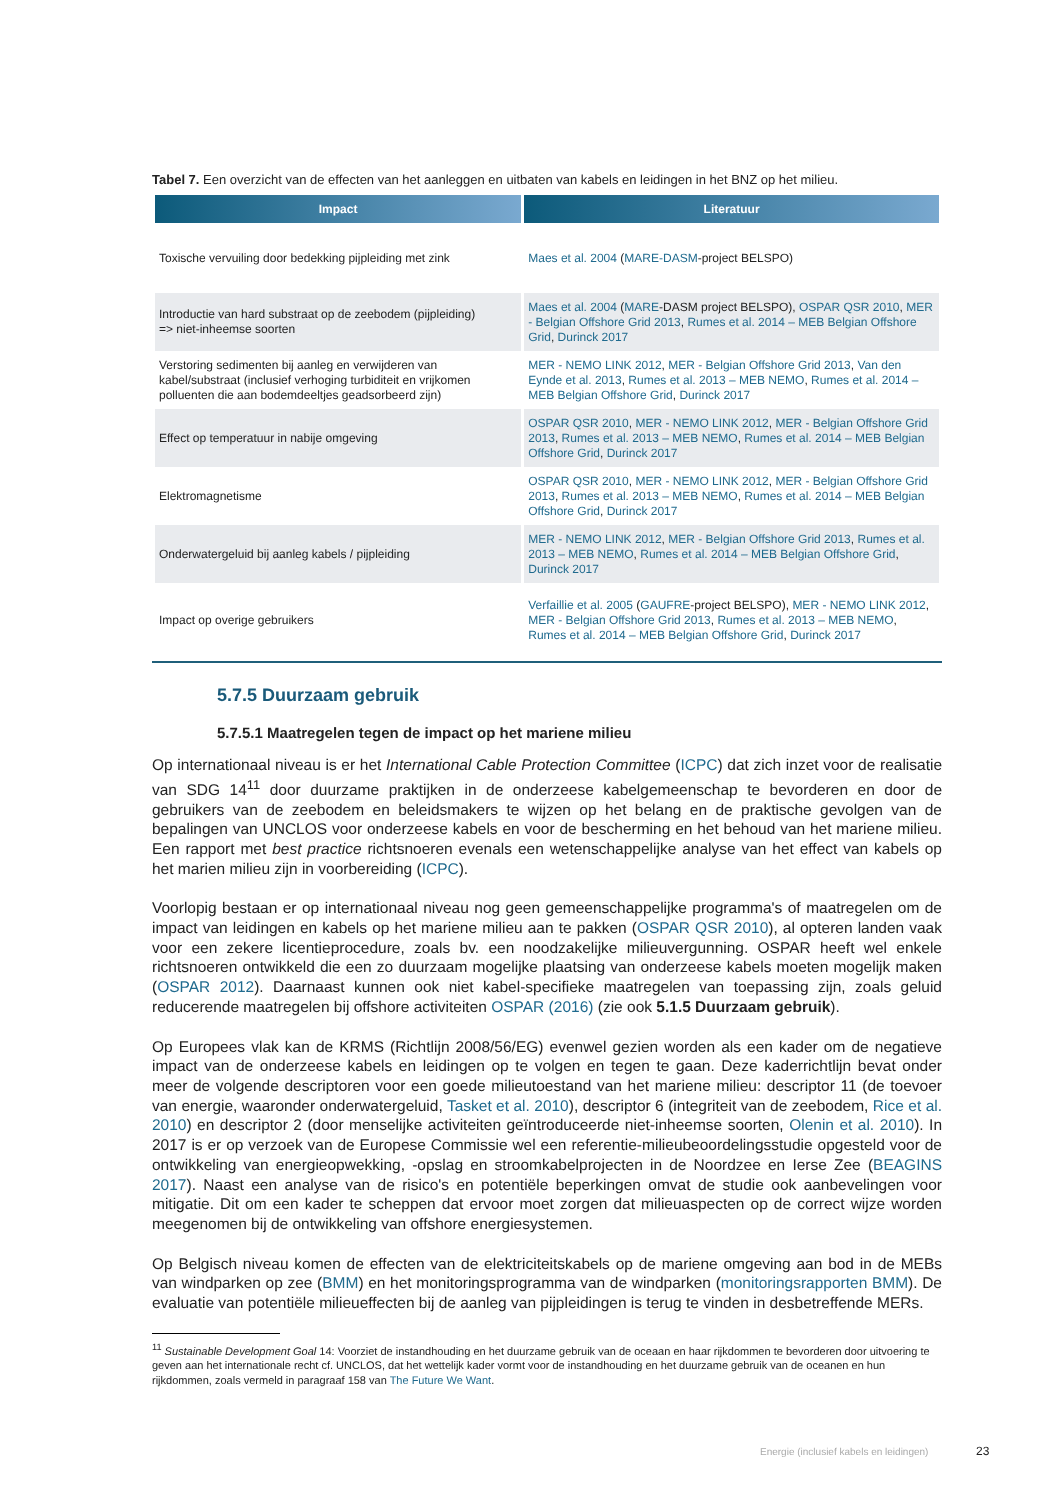Tabel 7. Een overzicht van de effecten van het aanleggen en uitbaten van kabels en leidingen in het BNZ op het milieu.
| Impact | Literatuur |
| --- | --- |
| Toxische vervuiling door bedekking pijpleiding met zink | Maes et al. 2004 ( MARE-DASM -project BELSPO) |
| Introductie van hard substraat op de zeebodem (pijpleiding) => niet-inheemse soorten | Maes et al. 2004 ( MARE -DASM project BELSPO), OSPAR QSR 2010 , MER - Belgian Offshore Grid 2013 , Rumes et al. 2014 – MEB Belgian Offshore Grid , Durinck 2017 |
| Verstoring sedimenten bij aanleg en verwijderen van kabel/substraat (inclusief verhoging turbiditeit en vrijkomen polluenten die aan bodemdeeltjes geadsorbeerd zijn) | MER - NEMO LINK 2012 , MER - Belgian Offshore Grid 2013 , Van den Eynde et al. 2013 , Rumes et al. 2013 – MEB NEMO , Rumes et al. 2014 – MEB Belgian Offshore Grid , Durinck 2017 |
| Effect op temperatuur in nabije omgeving | OSPAR QSR 2010 , MER - NEMO LINK 2012 , MER - Belgian Offshore Grid 2013 , Rumes et al. 2013 – MEB NEMO , Rumes et al. 2014 – MEB Belgian Offshore Grid , Durinck 2017 |
| Elektromagnetisme | OSPAR QSR 2010 , MER - NEMO LINK 2012 , MER - Belgian Offshore Grid 2013 , Rumes et al. 2013 – MEB NEMO , Rumes et al. 2014 – MEB Belgian Offshore Grid , Durinck 2017 |
| Onderwatergeluid bij aanleg kabels / pijpleiding | MER - NEMO LINK 2012 , MER - Belgian Offshore Grid 2013 , Rumes et al. 2013 – MEB NEMO , Rumes et al. 2014 – MEB Belgian Offshore Grid , Durinck 2017 |
| Impact op overige gebruikers | Verfaillie et al. 2005 ( GAUFRE -project BELSPO), MER - NEMO LINK 2012 , MER - Belgian Offshore Grid 2013 , Rumes et al. 2013 – MEB NEMO , Rumes et al. 2014 – MEB Belgian Offshore Grid , Durinck 2017 |
5.7.5 Duurzaam gebruik
5.7.5.1 Maatregelen tegen de impact op het mariene milieu
Op internationaal niveau is er het International Cable Protection Committee (ICPC) dat zich inzet voor de realisatie van SDG 14<sup>11</sup> door duurzame praktijken in de onderzeese kabelgemeenschap te bevorderen en door de gebruikers van de zeebodem en beleidsmakers te wijzen op het belang en de praktische gevolgen van de bepalingen van UNCLOS voor onderzeese kabels en voor de bescherming en het behoud van het mariene milieu. Een rapport met best practice richtsnoeren evenals een wetenschappelijke analyse van het effect van kabels op het marien milieu zijn in voorbereiding (ICPC).
Voorlopig bestaan er op internationaal niveau nog geen gemeenschappelijke programma's of maatregelen om de impact van leidingen en kabels op het mariene milieu aan te pakken (OSPAR QSR 2010), al opteren landen vaak voor een zekere licentieprocedure, zoals bv. een noodzakelijke milieuvergunning. OSPAR heeft wel enkele richtsnoeren ontwikkeld die een zo duurzaam mogelijke plaatsing van onderzeese kabels moeten mogelijk maken (OSPAR 2012). Daarnaast kunnen ook niet kabel-specifieke maatregelen van toepassing zijn, zoals geluid reducerende maatregelen bij offshore activiteiten OSPAR (2016) (zie ook 5.1.5 Duurzaam gebruik).
Op Europees vlak kan de KRMS (Richtlijn 2008/56/EG) evenwel gezien worden als een kader om de negatieve impact van de onderzeese kabels en leidingen op te volgen en tegen te gaan. Deze kaderrichtlijn bevat onder meer de volgende descriptoren voor een goede milieutoestand van het mariene milieu: descriptor 11 (de toevoer van energie, waaronder onderwatergeluid, Tasket et al. 2010), descriptor 6 (integriteit van de zeebodem, Rice et al. 2010) en descriptor 2 (door menselijke activiteiten geïntroduceerde niet-inheemse soorten, Olenin et al. 2010). In 2017 is er op verzoek van de Europese Commissie wel een referentie-milieubeoordelingsstudie opgesteld voor de ontwikkeling van energieopwekking, -opslag en stroomkabelprojecten in de Noordzee en Ierse Zee (BEAGINS 2017). Naast een analyse van de risico's en potentiële beperkingen omvat de studie ook aanbevelingen voor mitigatie. Dit om een kader te scheppen dat ervoor moet zorgen dat milieuaspecten op de correct wijze worden meegenomen bij de ontwikkeling van offshore energiesystemen.
Op Belgisch niveau komen de effecten van de elektriciteitskabels op de mariene omgeving aan bod in de MEBs van windparken op zee (BMM) en het monitoringsprogramma van de windparken (monitoringsrapporten BMM). De evaluatie van potentiële milieueffecten bij de aanleg van pijpleidingen is terug te vinden in desbetreffende MERs.
<sup>11</sup> Sustainable Development Goal 14: Voorziet de instandhouding en het duurzame gebruik van de oceaan en haar rijkdommen te bevorderen door uitvoering te geven aan het internationale recht cf. UNCLOS, dat het wettelijk kader vormt voor de instandhouding en het duurzame gebruik van de oceanen en hun rijkdommen, zoals vermeld in paragraaf 158 van The Future We Want.
Energie (inclusief kabels en leidingen)
23